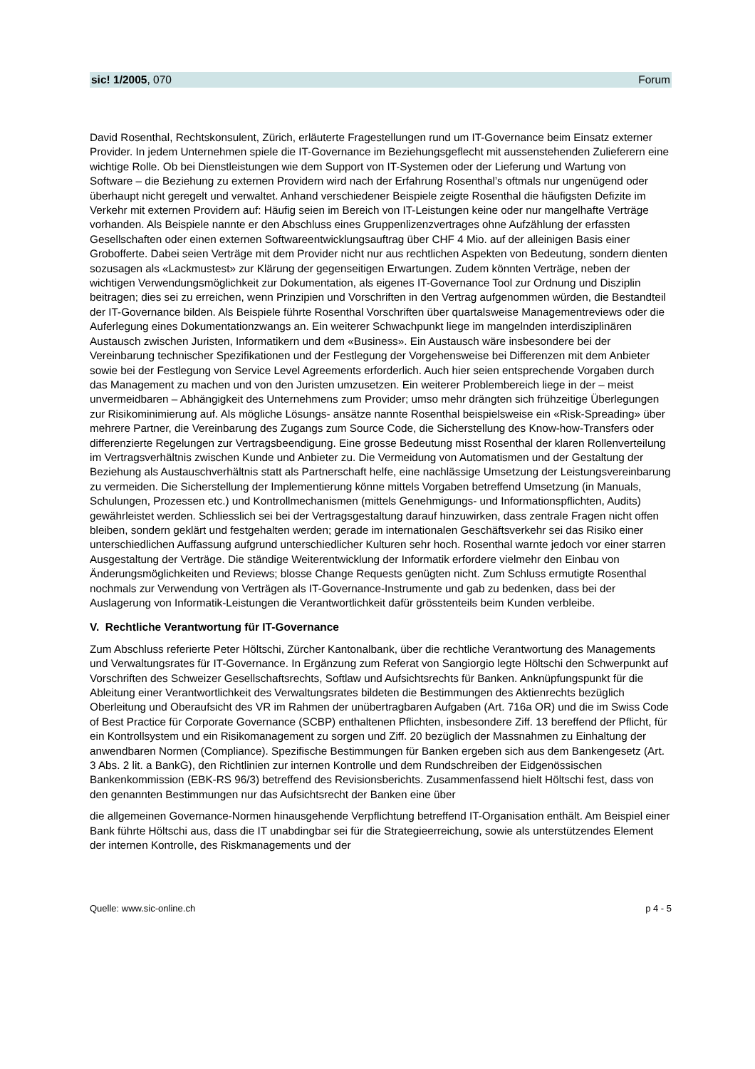sic! 1/2005, 070 Forum
David Rosenthal, Rechtskonsulent, Zürich, erläuterte Fragestellungen rund um IT-Governance beim Einsatz externer Provider. In jedem Unternehmen spiele die IT-Governance im Beziehungsgeflecht mit aussenstehenden Zulieferern eine wichtige Rolle. Ob bei Dienstleistungen wie dem Support von IT-Systemen oder der Lieferung und Wartung von Software – die Beziehung zu externen Providern wird nach der Erfahrung Rosenthal’s oftmals nur ungenügend oder überhaupt nicht geregelt und verwaltet. Anhand verschiedener Beispiele zeigte Rosenthal die häufigsten Defizite im Verkehr mit externen Providern auf: Häufig seien im Bereich von IT-Leistungen keine oder nur mangelhafte Verträge vorhanden. Als Beispiele nannte er den Abschluss eines Gruppenlizenzvertrages ohne Aufzählung der erfassten Gesellschaften oder einen externen Softwareentwicklungsauftrag über CHF 4 Mio. auf der alleinigen Basis einer Grobofferte. Dabei seien Verträge mit dem Provider nicht nur aus rechtlichen Aspekten von Bedeutung, sondern dienten sozusagen als «Lackmustest» zur Klärung der gegenseitigen Erwartungen. Zudem könnten Verträge, neben der wichtigen Verwendungsmöglichkeit zur Dokumentation, als eigenes IT-Governance Tool zur Ordnung und Disziplin beitragen; dies sei zu erreichen, wenn Prinzipien und Vorschriften in den Vertrag aufgenommen würden, die Bestandteil der IT-Governance bilden. Als Beispiele führte Rosenthal Vorschriften über quartalsweise Managementreviews oder die Auferlegung eines Dokumentationzwangs an. Ein weiterer Schwachpunkt liege im mangelnden interdisziplinären Austausch zwischen Juristen, Informatikern und dem «Business». Ein Austausch wäre insbesondere bei der Vereinbarung technischer Spezifikationen und der Festlegung der Vorgehensweise bei Differenzen mit dem Anbieter sowie bei der Festlegung von Service Level Agreements erforderlich. Auch hier seien entsprechende Vorgaben durch das Management zu machen und von den Juristen umzusetzen. Ein weiterer Problembereich liege in der – meist unvermeidbaren – Abhängigkeit des Unternehmens zum Provider; umso mehr drängten sich frühzeitige Überlegungen zur Risikominimierung auf. Als mögliche Lösungs- ansätze nannte Rosenthal beispielsweise ein «Risk-Spreading» über mehrere Partner, die Vereinbarung des Zugangs zum Source Code, die Sicherstellung des Know-how-Transfers oder differenzierte Regelungen zur Vertragsbeendigung. Eine grosse Bedeutung misst Rosenthal der klaren Rollenverteilung im Vertragsverhältnis zwischen Kunde und Anbieter zu. Die Vermeidung von Automatismen und der Gestaltung der Beziehung als Austauschverhältnis statt als Partnerschaft helfe, eine nachlässige Umsetzung der Leistungsvereinbarung zu vermeiden. Die Sicherstellung der Implementierung könne mittels Vorgaben betreffend Umsetzung (in Manuals, Schulungen, Prozessen etc.) und Kontrollmechanismen (mittels Genehmigungs- und Informationspflichten, Audits) gewährleistet werden. Schliesslich sei bei der Vertragsgestaltung darauf hinzuwirken, dass zentrale Fragen nicht offen bleiben, sondern geklärt und festgehalten werden; gerade im internationalen Geschäftsverkehr sei das Risiko einer unterschiedlichen Auffassung aufgrund unterschiedlicher Kulturen sehr hoch. Rosenthal warnte jedoch vor einer starren Ausgestaltung der Verträge. Die ständige Weiterentwicklung der Informatik erfordere vielmehr den Einbau von Änderungsmöglichkeiten und Reviews; blosse Change Requests genügten nicht. Zum Schluss ermutigte Rosenthal nochmals zur Verwendung von Verträgen als IT-Governance-Instrumente und gab zu bedenken, dass bei der Auslagerung von Informatik-Leistungen die Verantwortlichkeit dafür grösstenteils beim Kunden verbleibe.
V. Rechtliche Verantwortung für IT-Governance
Zum Abschluss referierte Peter Höltschi, Zürcher Kantonalbank, über die rechtliche Verantwortung des Managements und Verwaltungsrates für IT-Governance. In Ergänzung zum Referat von Sangiorgio legte Höltschi den Schwerpunkt auf Vorschriften des Schweizer Gesellschaftsrechts, Softlaw und Aufsichtsrechts für Banken. Anknüpfungspunkt für die Ableitung einer Verantwortlichkeit des Verwaltungsrates bildeten die Bestimmungen des Aktienrechts bezüglich Oberleitung und Oberaufsicht des VR im Rahmen der unübertragbaren Aufgaben (Art. 716a OR) und die im Swiss Code of Best Practice für Corporate Governance (SCBP) enthaltenen Pflichten, insbesondere Ziff. 13 bereffend der Pflicht, für ein Kontrollsystem und ein Risikomanagement zu sorgen und Ziff. 20 bezüglich der Massnahmen zu Einhaltung der anwendbaren Normen (Compliance). Spezifische Bestimmungen für Banken ergeben sich aus dem Bankengesetz (Art. 3 Abs. 2 lit. a BankG), den Richtlinien zur internen Kontrolle und dem Rundschreiben der Eidgenössischen Bankenkommission (EBK-RS 96/3) betreffend des Revisionsberichts. Zusammenfassend hielt Höltschi fest, dass von den genannten Bestimmungen nur das Aufsichtsrecht der Banken eine über
die allgemeinen Governance-Normen hinausgehende Verpflichtung betreffend IT-Organisation enthält. Am Beispiel einer Bank führte Höltschi aus, dass die IT unabdingbar sei für die Strategieerreichung, sowie als unterstützendes Element der internen Kontrolle, des Riskmanagements und der
Quelle: www.sic-online.ch p 4 - 5